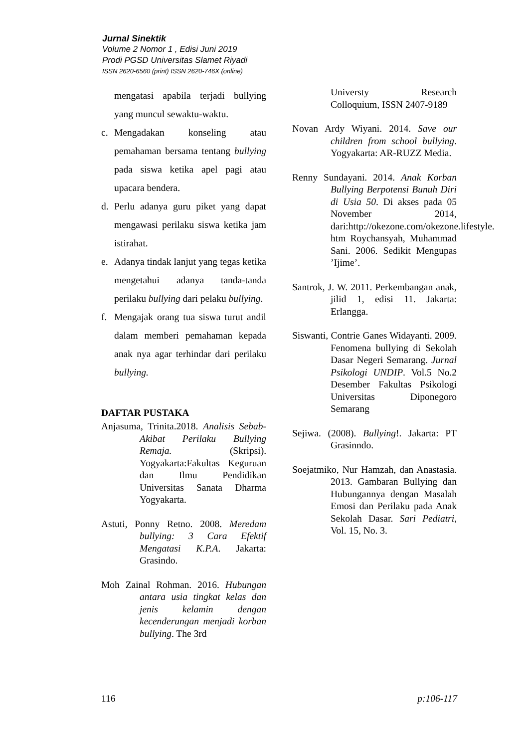Jurnal Sinektik
Volume 2 Nomor 1 , Edisi Juni 2019
Prodi PGSD Universitas Slamet Riyadi
ISSN 2620-6560 (print) ISSN 2620-746X (online)
mengatasi apabila terjadi bullying yang muncul sewaktu-waktu.
c. Mengadakan konseling atau pemahaman bersama tentang bullying pada siswa ketika apel pagi atau upacara bendera.
d. Perlu adanya guru piket yang dapat mengawasi perilaku siswa ketika jam istirahat.
e. Adanya tindak lanjut yang tegas ketika mengetahui adanya tanda-tanda perilaku bullying dari pelaku bullying.
f. Mengajak orang tua siswa turut andil dalam memberi pemahaman kepada anak nya agar terhindar dari perilaku bullying.
DAFTAR PUSTAKA
Anjasuma, Trinita.2018. Analisis Sebab-Akibat Perilaku Bullying Remaja. (Skripsi). Yogyakarta:Fakultas Keguruan dan Ilmu Pendidikan Universitas Sanata Dharma Yogyakarta.
Astuti, Ponny Retno. 2008. Meredam bullying: 3 Cara Efektif Mengatasi K.P.A. Jakarta: Grasindo.
Moh Zainal Rohman. 2016. Hubungan antara usia tingkat kelas dan jenis kelamin dengan kecenderungan menjadi korban bullying. The 3rd
Universty Research Colloquium, ISSN 2407-9189
Novan Ardy Wiyani. 2014. Save our children from school bullying. Yogyakarta: AR-RUZZ Media.
Renny Sundayani. 2014. Anak Korban Bullying Berpotensi Bunuh Diri di Usia 50. Di akses pada 05 November 2014, dari:http://okezone.com/okezone.lifestyle. htm Roychansyah, Muhammad Sani. 2006. Sedikit Mengupas ’Ijime’.
Santrok, J. W. 2011. Perkembangan anak, jilid 1, edisi 11. Jakarta: Erlangga.
Siswanti, Contrie Ganes Widayanti. 2009. Fenomena bullying di Sekolah Dasar Negeri Semarang. Jurnal Psikologi UNDIP. Vol.5 No.2 Desember Fakultas Psikologi Universitas Diponegoro Semarang
Sejiwa. (2008). Bullying!. Jakarta: PT Grasinndo.
Soejatmiko, Nur Hamzah, dan Anastasia. 2013. Gambaran Bullying dan Hubungannya dengan Masalah Emosi dan Perilaku pada Anak Sekolah Dasar. Sari Pediatri, Vol. 15, No. 3.
116 p:106-117